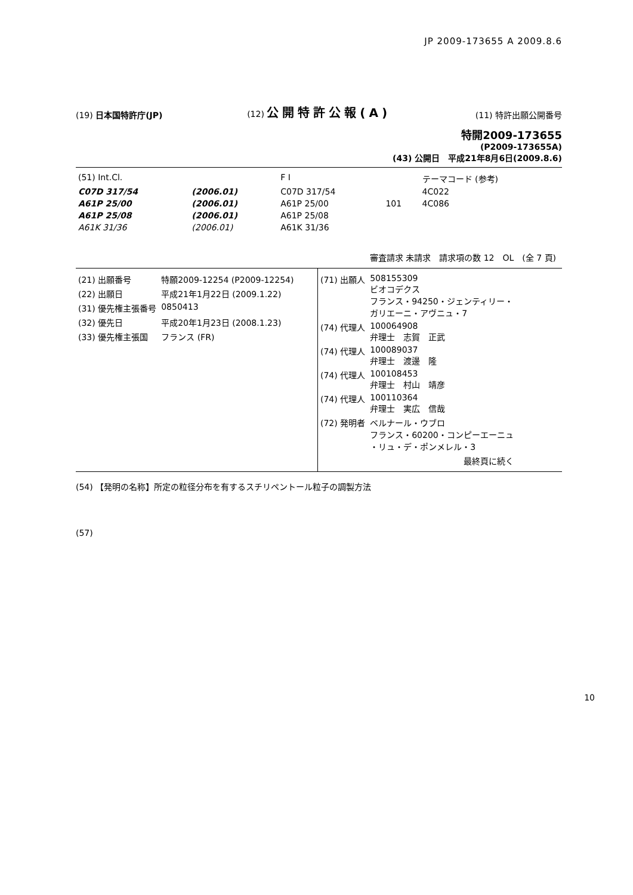JP 2009-173655 A 2009.8.6
(19) 日本国特許庁(JP)
(12) 公開特許公報(A)
(11) 特許出願公開番号
特開2009-173655
(P2009-173655A)
(43) 公開日　平成21年8月6日(2009.8.6)
| (51) Int.Cl. | | F I | | テーマコード (参考) |
| C07D 317/54 | (2006.01) | C07D 317/54 | | 4C022 |
| A61P 25/00 | (2006.01) | A61P 25/00 | 101 | 4C086 |
| A61P 25/08 | (2006.01) | A61P 25/08 | | |
| A61K 31/36 | (2006.01) | A61K 31/36 | | |
審査請求 未請求　請求項の数 12　OL　(全 7 頁)
| (21) 出願番号 | 特願2009-12254 (P2009-12254) |
| (22) 出願日 | 平成21年1月22日 (2009.1.22) |
| (31) 優先権主張番号 | 0850413 |
| (32) 優先日 | 平成20年1月23日 (2008.1.23) |
| (33) 優先権主張国 | フランス (FR) |
| (71) 出願人 | 508155309 ビオコデクス フランス・94250・ジェンティリー・ ガリエーニ・アヴニュ・7 |
| (74) 代理人 | 100064908 弁理士 志賀 正武 |
| (74) 代理人 | 100089037 弁理士 渡邊 隆 |
| (74) 代理人 | 100108453 弁理士 村山 靖彦 |
| (74) 代理人 | 100110364 弁理士 実広 信哉 |
| (72) 発明者 | ベルナール・ウブロ フランス・60200・コンピーエーニュ ・リュ・デ・ポンメレル・3 |
| | 最終頁に続く |
(54) 【発明の名称】所定の粒径分布を有するスチリペントール粒子の調製方法
(57)
10